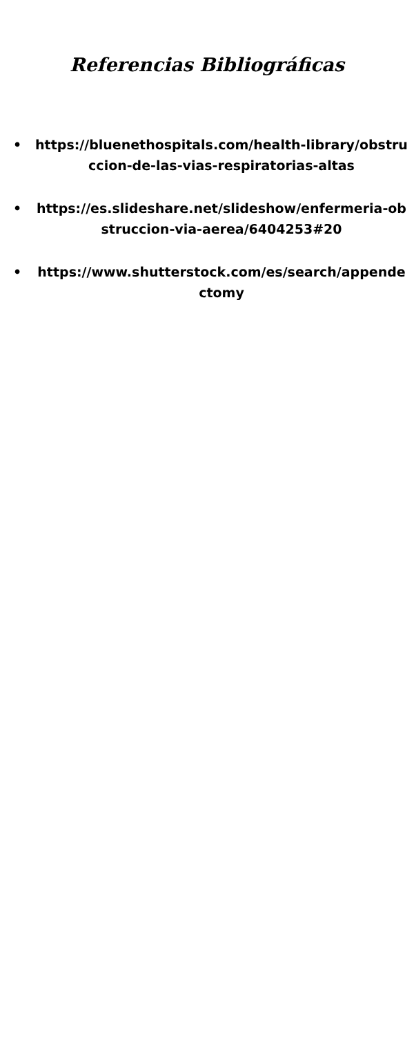Referencias Bibliográficas
• https://bluenethospitals.com/health-library/obstruccion-de-las-vias-respiratorias-altas
• https://es.slideshare.net/slideshow/enfermeria-obstruccion-via-aerea/6404253#20
• https://www.shutterstock.com/es/search/appendectomy